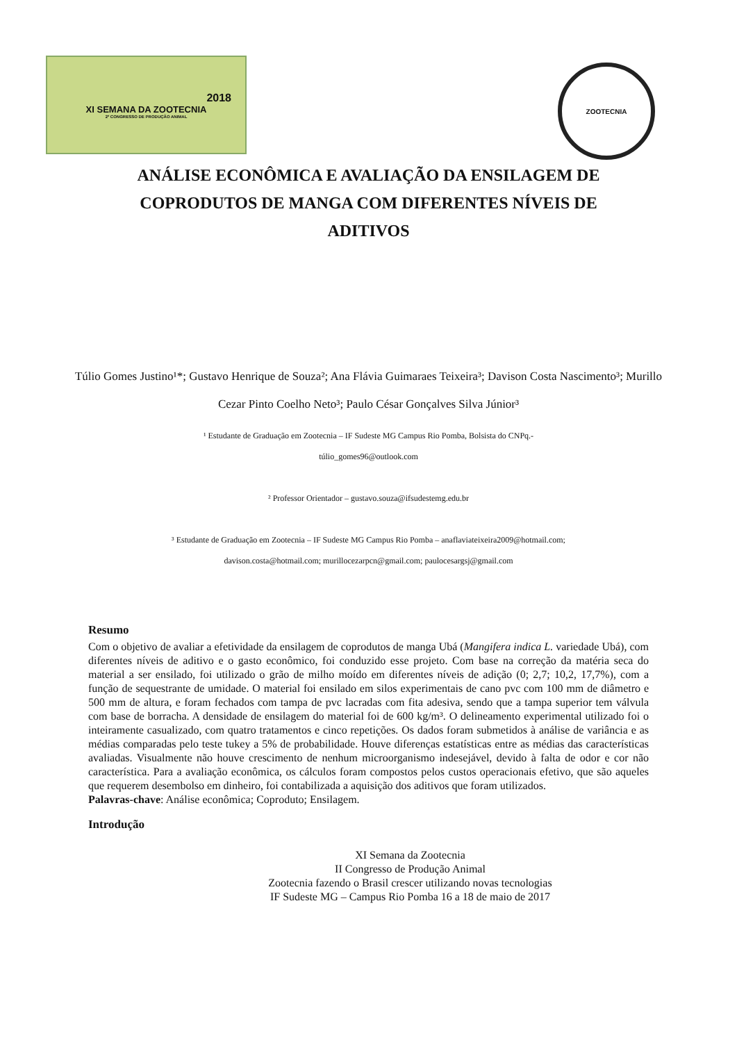2018
XI SEMANA DA ZOOTECNIA
2º CONGRESSO DE PRODUÇÃO ANIMAL
ZOOTECNIA
ANÁLISE ECONÔMICA E AVALIAÇÃO DA ENSILAGEM DE COPRODUTOS DE MANGA COM DIFERENTES NÍVEIS DE ADITIVOS
Túlio Gomes Justino¹*; Gustavo Henrique de Souza²; Ana Flávia Guimaraes Teixeira³; Davison Costa Nascimento³; Murillo Cezar Pinto Coelho Neto³; Paulo César Gonçalves Silva Júnior³
¹ Estudante de Graduação em Zootecnia – IF Sudeste MG Campus Rio Pomba, Bolsista do CNPq.-
túlio_gomes96@outlook.com
² Professor Orientador – gustavo.souza@ifsudestemg.edu.br
³ Estudante de Graduação em Zootecnia – IF Sudeste MG Campus Rio Pomba – anaflaviateixeira2009@hotmail.com;
davison.costa@hotmail.com; murillocezarpcn@gmail.com; paulocesargsj@gmail.com
Resumo
Com o objetivo de avaliar a efetividade da ensilagem de coprodutos de manga Ubá (Mangifera indica L. variedade Ubá), com diferentes níveis de aditivo e o gasto econômico, foi conduzido esse projeto. Com base na correção da matéria seca do material a ser ensilado, foi utilizado o grão de milho moído em diferentes níveis de adição (0; 2,7; 10,2, 17,7%), com a função de sequestrante de umidade. O material foi ensilado em silos experimentais de cano pvc com 100 mm de diâmetro e 500 mm de altura, e foram fechados com tampa de pvc lacradas com fita adesiva, sendo que a tampa superior tem válvula com base de borracha. A densidade de ensilagem do material foi de 600 kg/m³. O delineamento experimental utilizado foi o inteiramente casualizado, com quatro tratamentos e cinco repetições. Os dados foram submetidos à análise de variância e as médias comparadas pelo teste tukey a 5% de probabilidade. Houve diferenças estatísticas entre as médias das características avaliadas. Visualmente não houve crescimento de nenhum microorganismo indesejável, devido à falta de odor e cor não característica. Para a avaliação econômica, os cálculos foram compostos pelos custos operacionais efetivo, que são aqueles que requerem desembolso em dinheiro, foi contabilizada a aquisição dos aditivos que foram utilizados.
Palavras-chave: Análise econômica; Coproduto; Ensilagem.
Introdução
XI Semana da Zootecnia
II Congresso de Produção Animal
Zootecnia fazendo o Brasil crescer utilizando novas tecnologias
IF Sudeste MG – Campus Rio Pomba 16 a 18 de maio de 2017